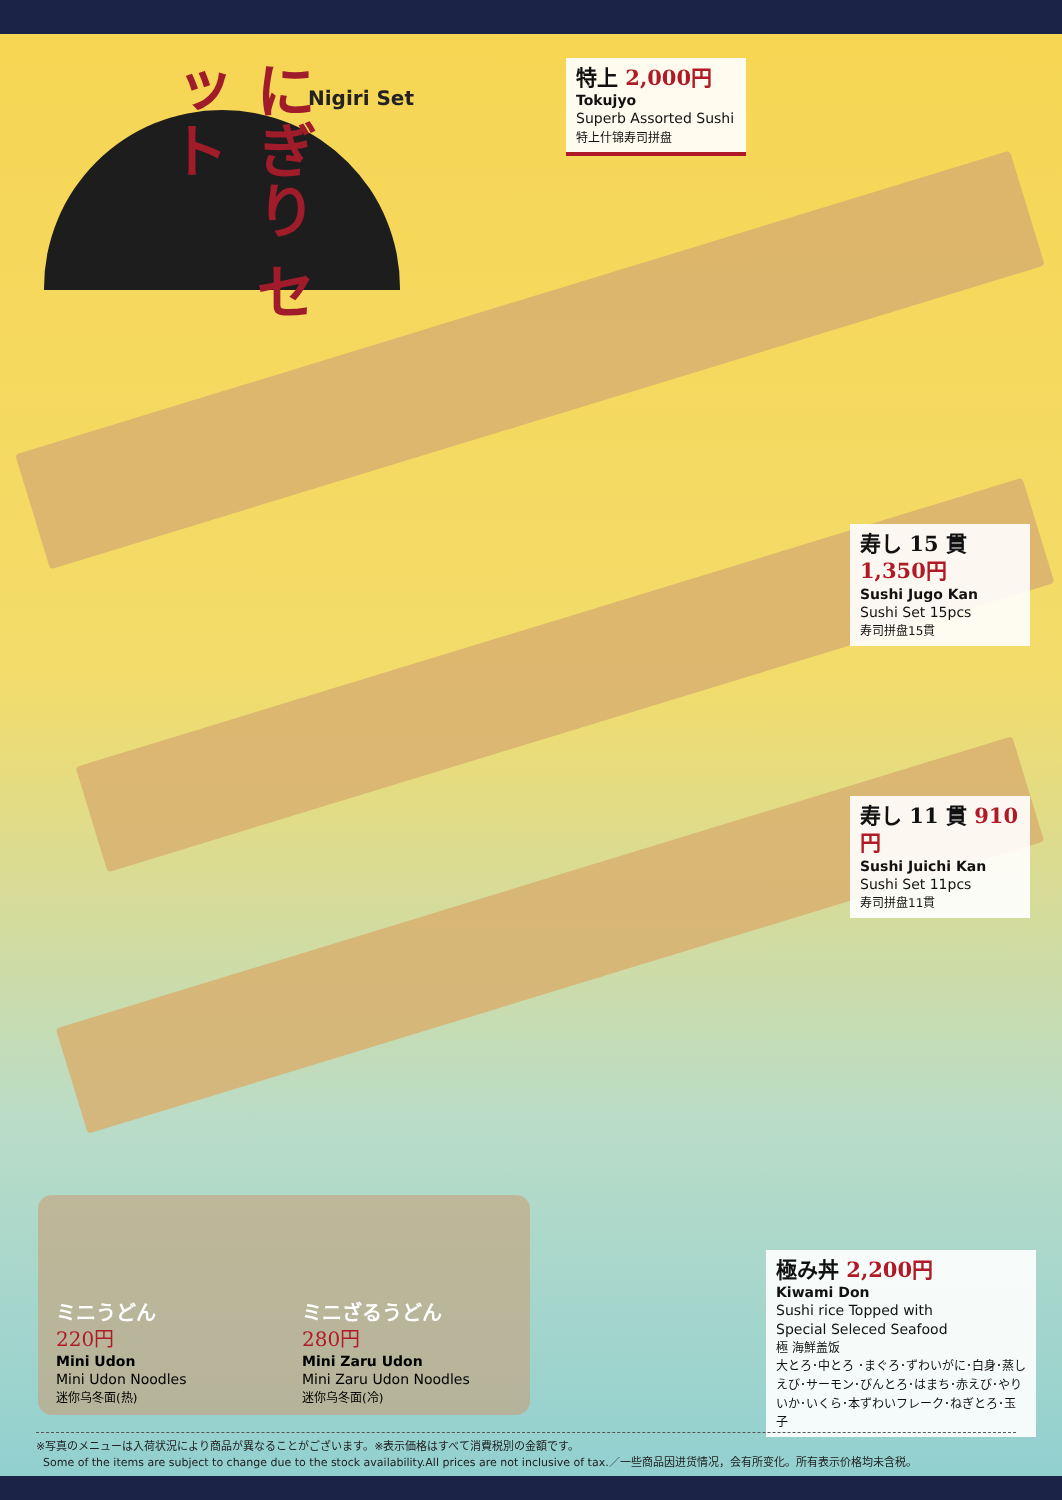にぎり セット
Nigiri Set
特上 2,000円
Tokujyo
Superb Assorted Sushi
特上什锦寿司拼盘
寿し 15 貫 1,350円
Sushi Jugo Kan
Sushi Set 15pcs
寿司拼盘15貫
寿し 11 貫 910円
Sushi Juichi Kan
Sushi Set 11pcs
寿司拼盘11貫
極み丼 2,200円
Kiwami Don
Sushi rice Topped with
Special Seleced Seafood
極 海鮮盖饭
大とろ･中とろ ･まぐろ･ずわいがに･白身･蒸しえび･サーモン･びんとろ･はまち･赤えび･やりいか･いくら･本ずわいフレーク･ねぎとろ･玉子
ミニうどん
220円
Mini Udon
Mini Udon Noodles
迷你乌冬面(热)
ミニざるうどん
280円
Mini Zaru Udon
Mini Zaru Udon Noodles
迷你乌冬面(冷)
※写真のメニューは入荷状況により商品が異なることがございます。※表示価格はすべて消費税別の金額です。
Some of the items are subject to change due to the stock availability.All prices are not inclusive of tax.／一些商品因进货情况，会有所变化。所有表示价格均未含税。